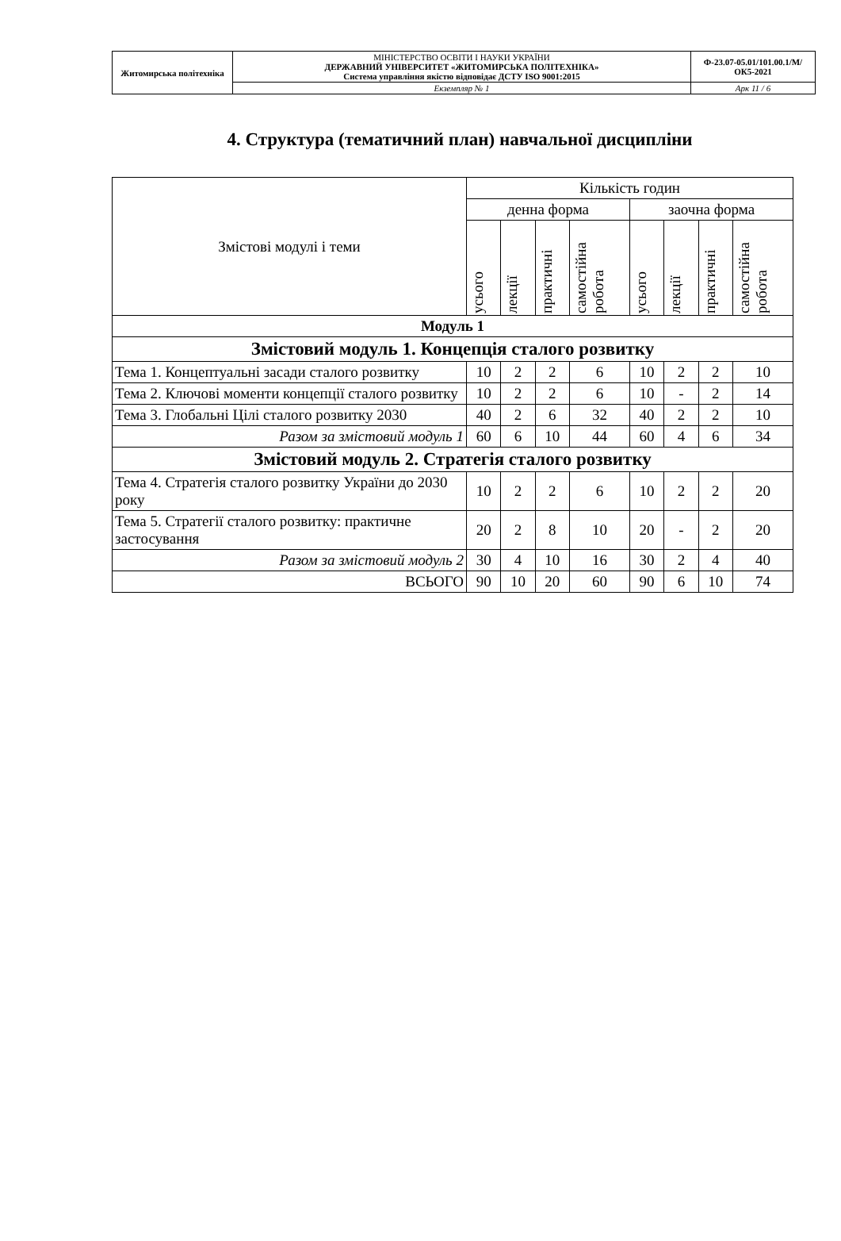| Житомирська політехніка | МІНІСТЕРСТВО ОСВІТИ І НАУКИ УКРАЇНИ ДЕРЖАВНИЙ УНІВЕРСИТЕТ «ЖИТОМИРСЬКА ПОЛІТЕХНІКА» Система управління якістю відповідає ДСТУ ISO 9001:2015 | Ф-23.07-05.01/101.00.1/М/ОК5-2021 |
| | Екземпляр № 1 | Арк 11 / 6 |
4. Структура (тематичний план) навчальної дисципліни
| Змістові модулі і теми | Кількість годин | | | | | | | |
| --- | --- | --- | --- | --- | --- | --- | --- | --- |
| | денна форма | | | | заочна форма | | | |
| | усього | лекції | практичні | самостійна робота | усього | лекції | практичні | самостійна робота |
| Модуль 1 | | | | | | | | |
| Змістовий модуль 1. Концепція сталого розвитку | | | | | | | | |
| Тема 1. Концептуальні засади сталого розвитку | 10 | 2 | 2 | 6 | 10 | 2 | 2 | 10 |
| Тема 2. Ключові моменти концепції сталого розвитку | 10 | 2 | 2 | 6 | 10 | - | 2 | 14 |
| Тема 3. Глобальні Цілі сталого розвитку 2030 | 40 | 2 | 6 | 32 | 40 | 2 | 2 | 10 |
| Разом за змістовий модуль 1 | 60 | 6 | 10 | 44 | 60 | 4 | 6 | 34 |
| Змістовий модуль 2. Стратегія сталого розвитку | | | | | | | | |
| Тема 4. Стратегія сталого розвитку України до 2030 року | 10 | 2 | 2 | 6 | 10 | 2 | 2 | 20 |
| Тема 5. Стратегії сталого розвитку: практичне застосування | 20 | 2 | 8 | 10 | 20 | - | 2 | 20 |
| Разом за змістовий модуль 2 | 30 | 4 | 10 | 16 | 30 | 2 | 4 | 40 |
| ВСЬОГО | 90 | 10 | 20 | 60 | 90 | 6 | 10 | 74 |